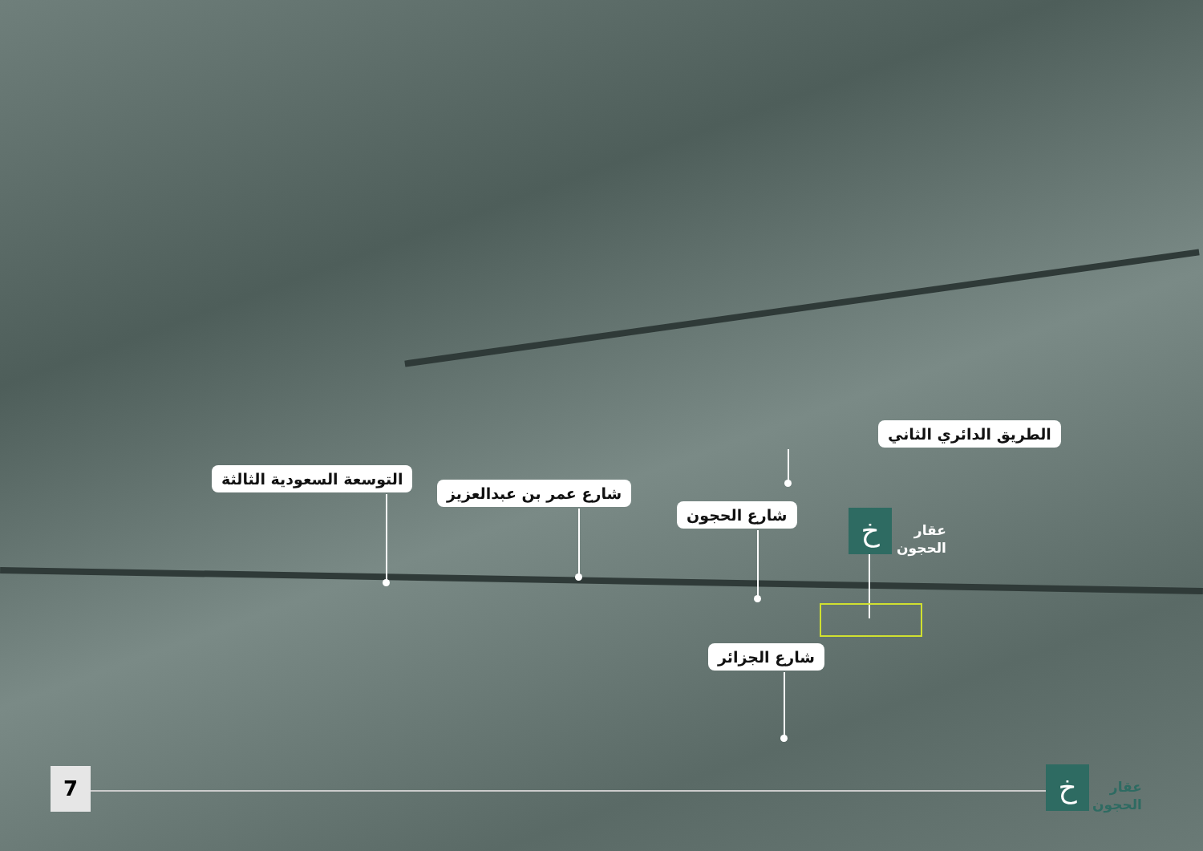الطريق الدائري الثاني
التوسعة السعودية الثالثة
شارع عمر بن عبدالعزيز
شارع الحجون خ
عقار
الحجون
شارع الجزائر
7 خ
عقار
الحجون